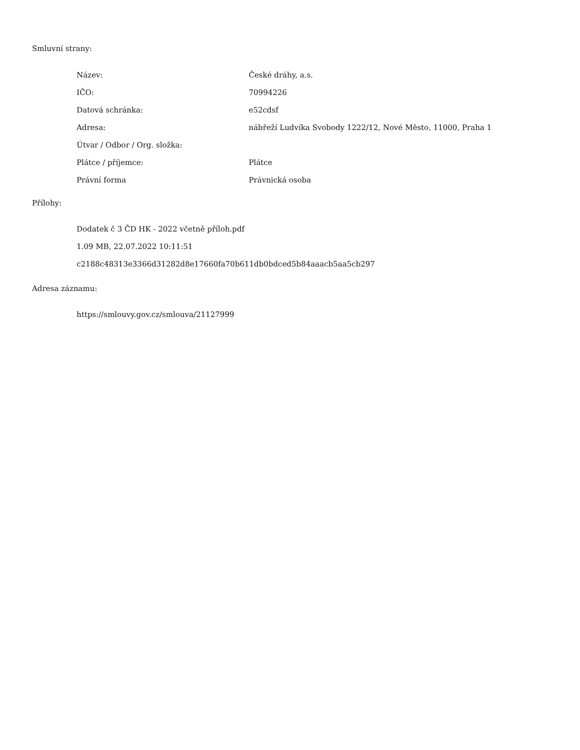Smluvní strany:
| Název: | České dráhy, a.s. |
| IČO: | 70994226 |
| Datová schránka: | e52cdsf |
| Adresa: | nábřeží Ludvíka Svobody 1222/12, Nové Město, 11000, Praha 1 |
| Útvar / Odbor / Org. složka: | |
| Plátce / příjemce: | Plátce |
| Právní forma | Právnická osoba |
Přílohy:
Dodatek č 3 ČD HK - 2022 včetně příloh.pdf
1.09 MB, 22.07.2022 10:11:51
c2188c48313e3366d31282d8e17660fa70b611db0bdced5b84aaacb5aa5cb297
Adresa záznamu:
https://smlouvy.gov.cz/smlouva/21127999